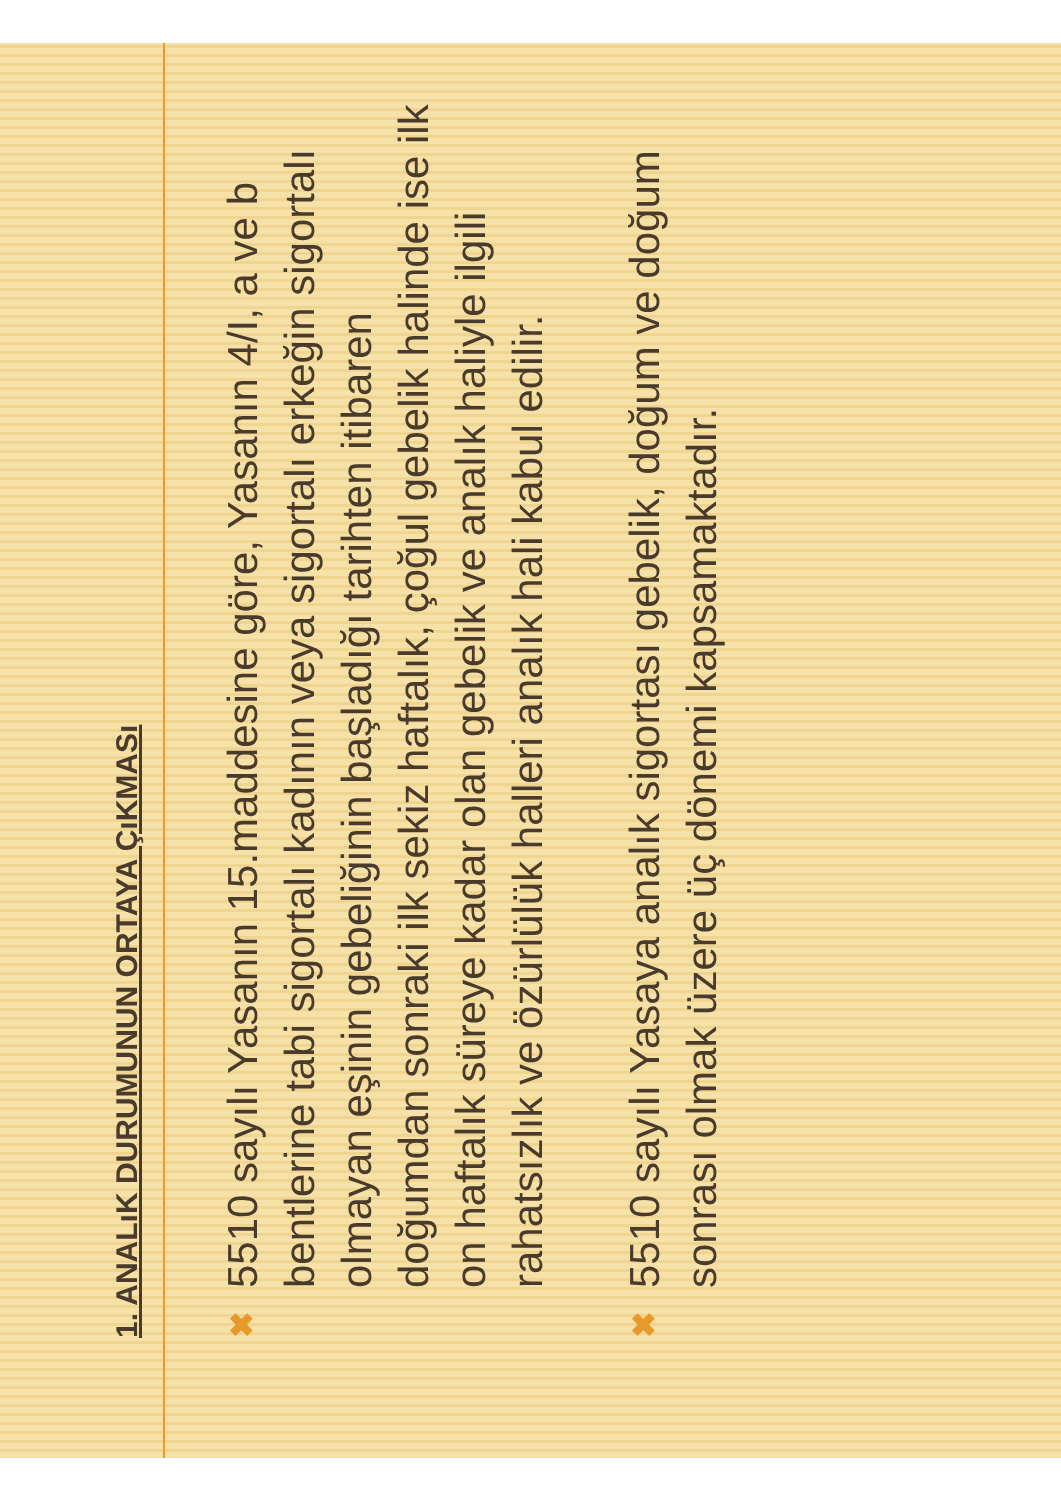1. ANALıK DURUMUNUN ORTAYA ÇıKMASı
✖
5510 sayılı Yasanın 15.maddesine göre, Yasanın 4/I, a ve b bentlerine tabi sigortalı kadının veya sigortalı erkeğin sigortalı olmayan eşinin gebeliğinin başladığı tarihten itibaren doğumdan sonraki ilk sekiz haftalık, çoğul gebelik halinde ise ilk on haftalık süreye kadar olan gebelik ve analık haliyle ilgili rahatsızlık ve özürlülük halleri analık hali kabul edilir.
✖
5510 sayılı Yasaya analık sigortası gebelik, doğum ve doğum sonrası olmak üzere üç dönemi kapsamaktadır.